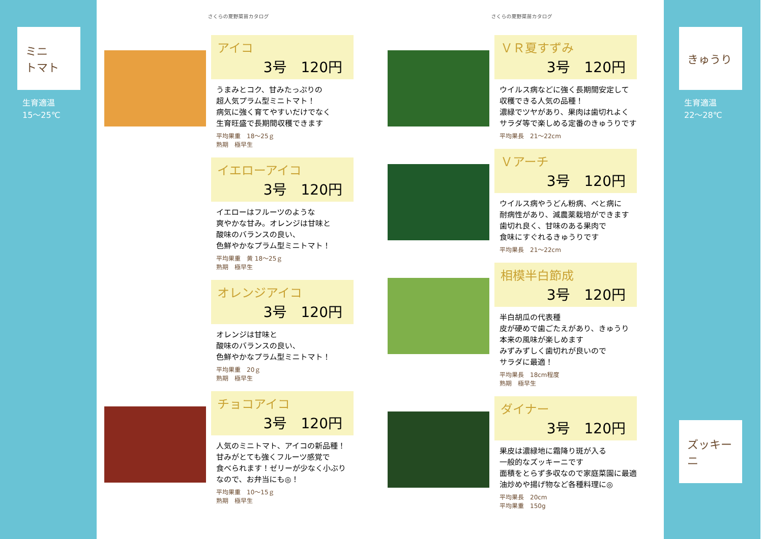ミニ
トマト
生育適温
15〜25℃
きゅうり
生育適温
22〜28℃
ズッキーニ
さくらの夏野菜苗カタログ
アイコ
3号　120円
うまみとコク、甘みたっぷりの
超人気プラム型ミニトマト！
病気に強く育てやすいだけでなく
生育旺盛で長期間収穫できます
平均果重　18〜25ｇ
熟期　極早生
イエローアイコ
3号　120円
イエローはフルーツのような
爽やかな甘み。オレンジは甘味と
酸味のバランスの良い、
色鮮やかなプラム型ミニトマト！
平均果重　黄 18〜25ｇ
熟期　極早生
オレンジアイコ
3号　120円
オレンジは甘味と
酸味のバランスの良い、
色鮮やかなプラム型ミニトマト！
平均果重　20ｇ
熟期　極早生
チョコアイコ
3号　120円
人気のミニトマト、アイコの新品種！
甘みがとても強くフルーツ感覚で
食べられます！ゼリーが少なく小ぶり
なので、お弁当にも◎！
平均果重　10〜15ｇ
熟期　極早生
さくらの夏野菜苗カタログ
ＶＲ夏すずみ
3号　120円
ウイルス病などに強く長期間安定して
収穫できる人気の品種！
濃緑でツヤがあり、果肉は歯切れよく
サラダ等で楽しめる定番のきゅうりです
平均果長　21〜22cm
Ｖアーチ
3号　120円
ウイルス病やうどん粉病、べと病に
耐病性があり、減農薬栽培ができます
歯切れ良く、甘味のある果肉で
食味にすぐれるきゅうりです
平均果長　21〜22cm
相模半白節成
3号　120円
半白胡瓜の代表種
皮が硬めで歯ごたえがあり、きゅうり
本来の風味が楽しめます
みずみずしく歯切れが良いので
サラダに最適！
平均果長　18cm程度
熟期　極早生
ダイナー
3号　120円
果皮は濃緑地に霜降り斑が入る
一般的なズッキーニです
面積をとらず多収なので家庭菜園に最適
油炒めや揚げ物など各種料理に◎
平均果長　20cm
平均果重　150g